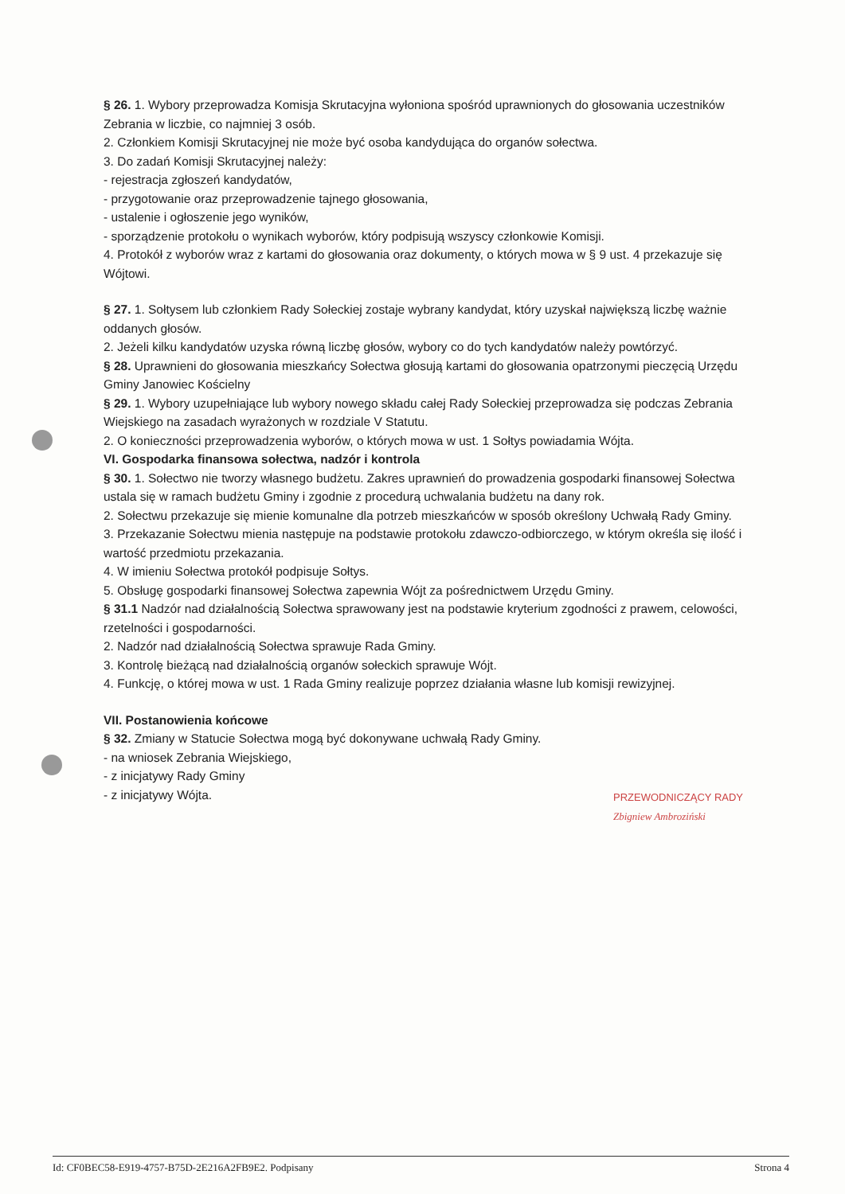§ 26. 1. Wybory przeprowadza Komisja Skrutacyjna wyłoniona spośród uprawnionych do głosowania uczestników Zebrania w liczbie, co najmniej 3 osób.
2. Członkiem Komisji Skrutacyjnej nie może być osoba kandydująca do organów sołectwa.
3. Do zadań Komisji Skrutacyjnej należy:
- rejestracja zgłoszeń kandydatów,
- przygotowanie oraz przeprowadzenie tajnego głosowania,
- ustalenie i ogłoszenie jego wyników,
- sporządzenie protokołu o wynikach wyborów, który podpisują wszyscy członkowie Komisji.
4. Protokół z wyborów wraz z kartami do głosowania oraz dokumenty, o których mowa w § 9 ust. 4 przekazuje się Wójtowi.
§ 27. 1. Sołtysem lub członkiem Rady Sołeckiej zostaje wybrany kandydat, który uzyskał największą liczbę ważnie oddanych głosów.
2. Jeżeli kilku kandydatów uzyska równą liczbę głosów, wybory co do tych kandydatów należy powtórzyć.
§ 28. Uprawnieni do głosowania mieszkańcy Sołectwa głosują kartami do głosowania opatrzonymi pieczęcią Urzędu Gminy Janowiec Kościelny
§ 29. 1. Wybory uzupełniające lub wybory nowego składu całej Rady Sołeckiej przeprowadza się podczas Zebrania Wiejskiego na zasadach wyrażonych w rozdziale V Statutu.
2. O konieczności przeprowadzenia wyborów, o których mowa w ust. 1 Sołtys powiadamia Wójta.
VI. Gospodarka finansowa sołectwa, nadzór i kontrola
§ 30. 1. Sołectwo nie tworzy własnego budżetu. Zakres uprawnień do prowadzenia gospodarki finansowej Sołectwa ustala się w ramach budżetu Gminy i zgodnie z procedurą uchwalania budżetu na dany rok.
2. Sołectwu przekazuje się mienie komunalne dla potrzeb mieszkańców w sposób określony Uchwałą Rady Gminy.
3. Przekazanie Sołectwu mienia następuje na podstawie protokołu zdawczo-odbiorczego, w którym określa się ilość i wartość przedmiotu przekazania.
4. W imieniu Sołectwa protokół podpisuje Sołtys.
5. Obsługę gospodarki finansowej Sołectwa zapewnia Wójt za pośrednictwem Urzędu Gminy.
§ 31.1 Nadzór nad działalnością Sołectwa sprawowany jest na podstawie kryterium zgodności z prawem, celowości, rzetelności i gospodarności.
2. Nadzór nad działalnością Sołectwa sprawuje Rada Gminy.
3. Kontrolę bieżącą nad działalnością organów sołeckich sprawuje Wójt.
4. Funkcję, o której mowa w ust. 1 Rada Gminy realizuje poprzez działania własne lub komisji rewizyjnej.
VII. Postanowienia końcowe
§ 32. Zmiany w Statucie Sołectwa mogą być dokonywane uchwałą Rady Gminy.
- na wniosek Zebrania Wiejskiego,
- z inicjatywy Rady Gminy
- z inicjatywy Wójta.
PRZEWODNICZĄCY RADY
Zbigniew Ambroziński
Id: CF0BEC58-E919-4757-B75D-2E216A2FB9E2. Podpisany Strona 4